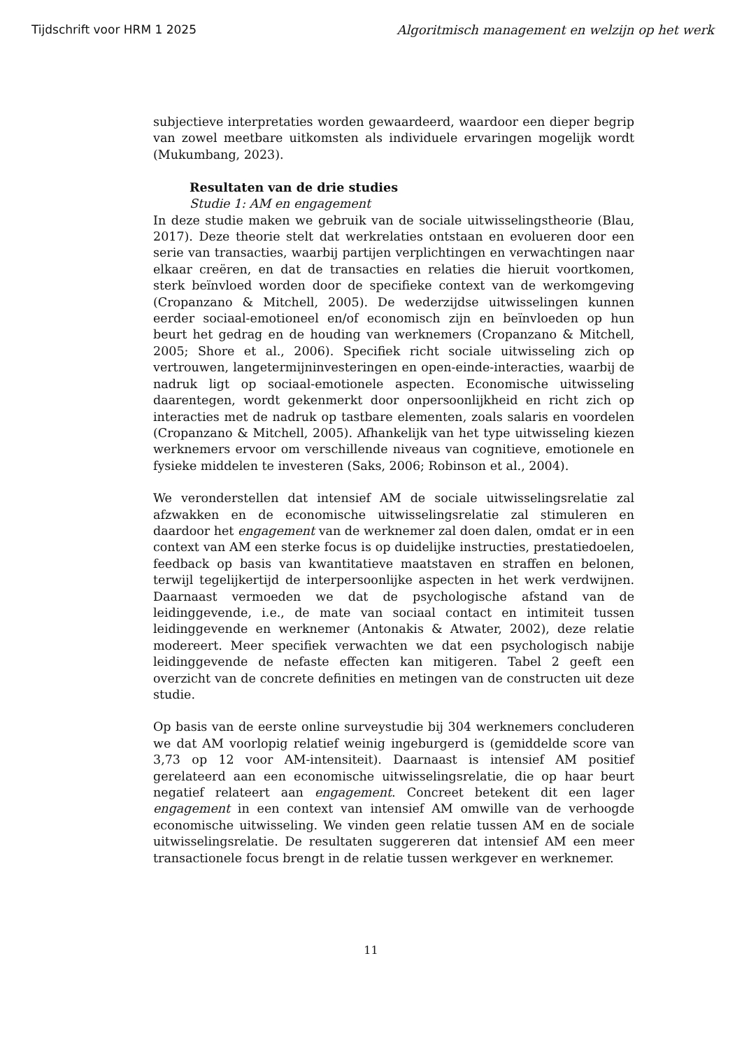Tijdschrift voor HRM 1 2025 Algoritmisch management en welzijn op het werk
subjectieve interpretaties worden gewaardeerd, waardoor een dieper begrip van zowel meetbare uitkomsten als individuele ervaringen mogelijk wordt (Mukumbang, 2023).
Resultaten van de drie studies
Studie 1: AM en engagement
In deze studie maken we gebruik van de sociale uitwisselingstheorie (Blau, 2017). Deze theorie stelt dat werkrelaties ontstaan en evolueren door een serie van transacties, waarbij partijen verplichtingen en verwachtingen naar elkaar creëren, en dat de transacties en relaties die hieruit voortkomen, sterk beïnvloed worden door de specifieke context van de werkomgeving (Cropanzano & Mitchell, 2005). De wederzijdse uitwisselingen kunnen eerder sociaal-emotioneel en/of economisch zijn en beïnvloeden op hun beurt het gedrag en de houding van werknemers (Cropanzano & Mitchell, 2005; Shore et al., 2006). Specifiek richt sociale uitwisseling zich op vertrouwen, langetermijninvesteringen en open-einde-interacties, waarbij de nadruk ligt op sociaal-emotionele aspecten. Economische uitwisseling daarentegen, wordt gekenmerkt door onpersoonlijkheid en richt zich op interacties met de nadruk op tastbare elementen, zoals salaris en voordelen (Cropanzano & Mitchell, 2005). Afhankelijk van het type uitwisseling kiezen werknemers ervoor om verschillende niveaus van cognitieve, emotionele en fysieke middelen te investeren (Saks, 2006; Robinson et al., 2004).
We veronderstellen dat intensief AM de sociale uitwisselingsrelatie zal afzwakken en de economische uitwisselingsrelatie zal stimuleren en daardoor het engagement van de werknemer zal doen dalen, omdat er in een context van AM een sterke focus is op duidelijke instructies, prestatiedoelen, feedback op basis van kwantitatieve maatstaven en straffen en belonen, terwijl tegelijkertijd de interpersoonlijke aspecten in het werk verdwijnen. Daarnaast vermoeden we dat de psychologische afstand van de leidinggevende, i.e., de mate van sociaal contact en intimiteit tussen leidinggevende en werknemer (Antonakis & Atwater, 2002), deze relatie modereert. Meer specifiek verwachten we dat een psychologisch nabije leidinggevende de nefaste effecten kan mitigeren. Tabel 2 geeft een overzicht van de concrete definities en metingen van de constructen uit deze studie.
Op basis van de eerste online surveystudie bij 304 werknemers concluderen we dat AM voorlopig relatief weinig ingeburgerd is (gemiddelde score van 3,73 op 12 voor AM-intensiteit). Daarnaast is intensief AM positief gerelateerd aan een economische uitwisselingsrelatie, die op haar beurt negatief relateert aan engagement. Concreet betekent dit een lager engagement in een context van intensief AM omwille van de verhoogde economische uitwisseling. We vinden geen relatie tussen AM en de sociale uitwisselingsrelatie. De resultaten suggereren dat intensief AM een meer transactionele focus brengt in de relatie tussen werkgever en werknemer.
11